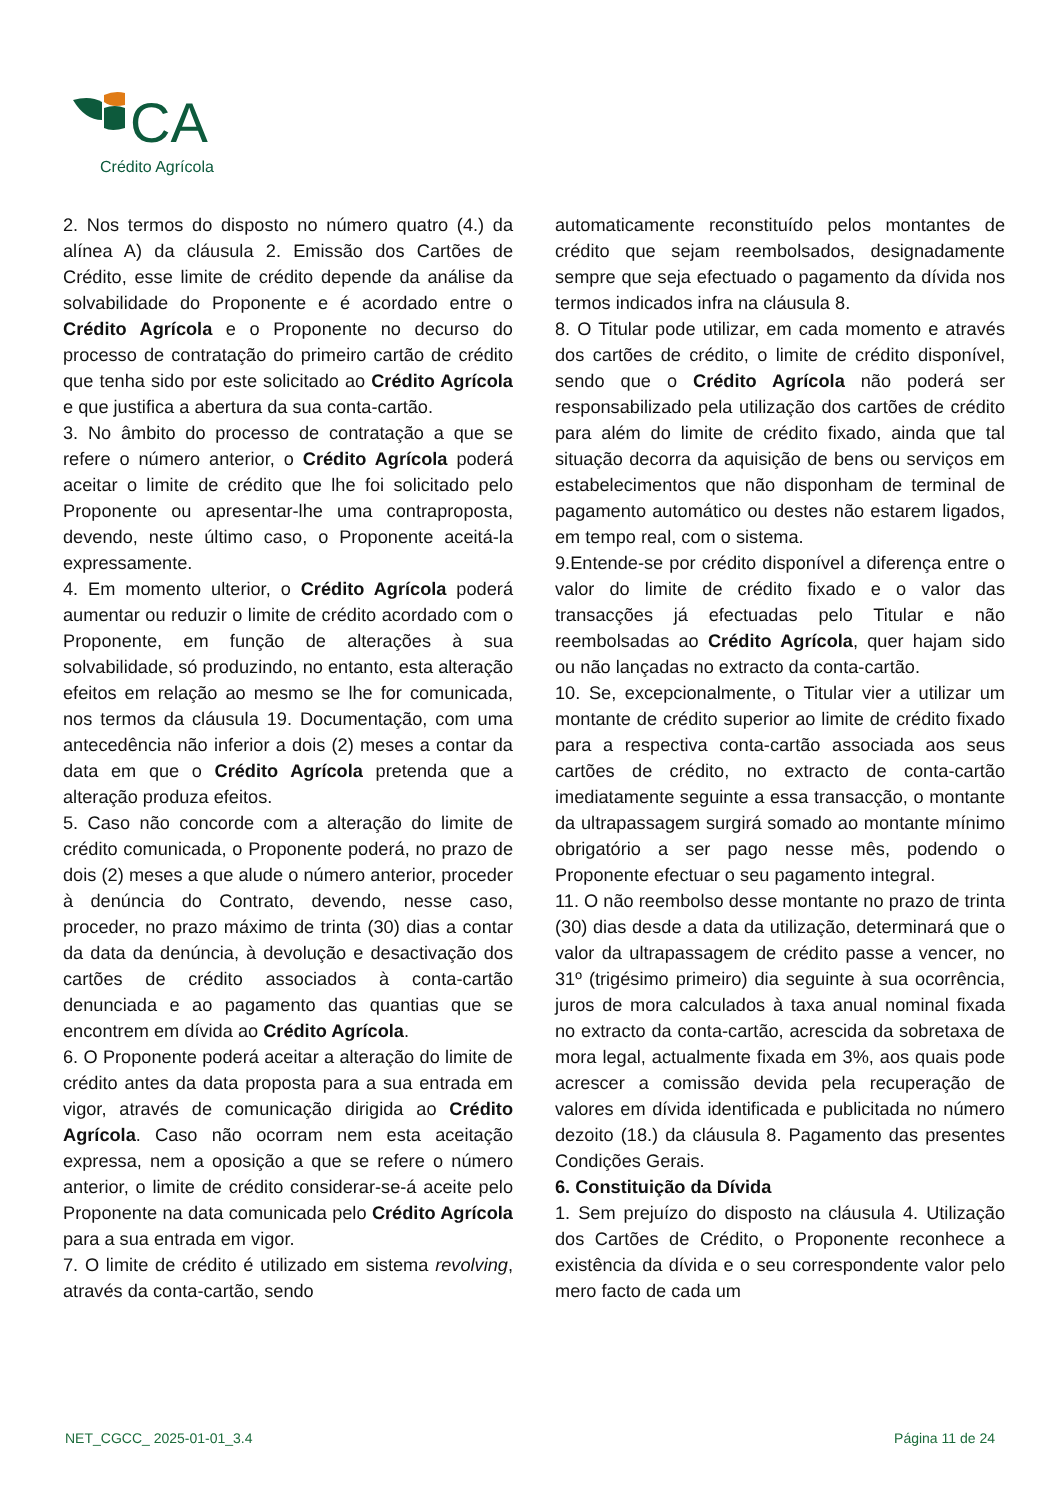CA
Crédito Agrícola
2. Nos termos do disposto no número quatro (4.) da alínea A) da cláusula 2. Emissão dos Cartões de Crédito, esse limite de crédito depende da análise da solvabilidade do Proponente e é acordado entre o Crédito Agrícola e o Proponente no decurso do processo de contratação do primeiro cartão de crédito que tenha sido por este solicitado ao Crédito Agrícola e que justifica a abertura da sua conta-cartão.
3. No âmbito do processo de contratação a que se refere o número anterior, o Crédito Agrícola poderá aceitar o limite de crédito que lhe foi solicitado pelo Proponente ou apresentar-lhe uma contraproposta, devendo, neste último caso, o Proponente aceitá-la expressamente.
4. Em momento ulterior, o Crédito Agrícola poderá aumentar ou reduzir o limite de crédito acordado com o Proponente, em função de alterações à sua solvabilidade, só produzindo, no entanto, esta alteração efeitos em relação ao mesmo se lhe for comunicada, nos termos da cláusula 19. Documentação, com uma antecedência não inferior a dois (2) meses a contar da data em que o Crédito Agrícola pretenda que a alteração produza efeitos.
5. Caso não concorde com a alteração do limite de crédito comunicada, o Proponente poderá, no prazo de dois (2) meses a que alude o número anterior, proceder à denúncia do Contrato, devendo, nesse caso, proceder, no prazo máximo de trinta (30) dias a contar da data da denúncia, à devolução e desactivação dos cartões de crédito associados à conta-cartão denunciada e ao pagamento das quantias que se encontrem em dívida ao Crédito Agrícola.
6. O Proponente poderá aceitar a alteração do limite de crédito antes da data proposta para a sua entrada em vigor, através de comunicação dirigida ao Crédito Agrícola. Caso não ocorram nem esta aceitação expressa, nem a oposição a que se refere o número anterior, o limite de crédito considerar-se-á aceite pelo Proponente na data comunicada pelo Crédito Agrícola para a sua entrada em vigor.
7. O limite de crédito é utilizado em sistema revolving, através da conta-cartão, sendo
automaticamente reconstituído pelos montantes de crédito que sejam reembolsados, designadamente sempre que seja efectuado o pagamento da dívida nos termos indicados infra na cláusula 8.
8. O Titular pode utilizar, em cada momento e através dos cartões de crédito, o limite de crédito disponível, sendo que o Crédito Agrícola não poderá ser responsabilizado pela utilização dos cartões de crédito para além do limite de crédito fixado, ainda que tal situação decorra da aquisição de bens ou serviços em estabelecimentos que não disponham de terminal de pagamento automático ou destes não estarem ligados, em tempo real, com o sistema.
9.Entende-se por crédito disponível a diferença entre o valor do limite de crédito fixado e o valor das transacções já efectuadas pelo Titular e não reembolsadas ao Crédito Agrícola, quer hajam sido ou não lançadas no extracto da conta-cartão.
10. Se, excepcionalmente, o Titular vier a utilizar um montante de crédito superior ao limite de crédito fixado para a respectiva conta-cartão associada aos seus cartões de crédito, no extracto de conta-cartão imediatamente seguinte a essa transacção, o montante da ultrapassagem surgirá somado ao montante mínimo obrigatório a ser pago nesse mês, podendo o Proponente efectuar o seu pagamento integral.
11. O não reembolso desse montante no prazo de trinta (30) dias desde a data da utilização, determinará que o valor da ultrapassagem de crédito passe a vencer, no 31º (trigésimo primeiro) dia seguinte à sua ocorrência, juros de mora calculados à taxa anual nominal fixada no extracto da conta-cartão, acrescida da sobretaxa de mora legal, actualmente fixada em 3%, aos quais pode acrescer a comissão devida pela recuperação de valores em dívida identificada e publicitada no número dezoito (18.) da cláusula 8. Pagamento das presentes Condições Gerais.
6. Constituição da Dívida
1. Sem prejuízo do disposto na cláusula 4. Utilização dos Cartões de Crédito, o Proponente reconhece a existência da dívida e o seu correspondente valor pelo mero facto de cada um
NET_CGCC_ 2025-01-01_3.4 Página 11 de 24